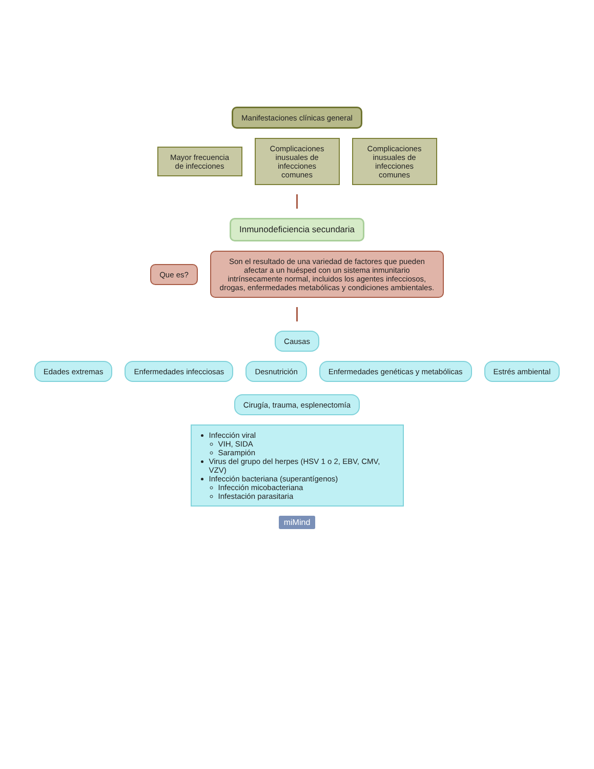Manifestaciones clínicas general
Mayor frecuencia de infecciones
Complicaciones inusuales de infecciones comunes
Complicaciones inusuales de infecciones comunes
Inmunodeficiencia secundaria
Que es?
Son el resultado de una variedad de factores que pueden afectar a un huésped con un sistema inmunitario intrínsecamente normal, incluidos los agentes infecciosos, drogas, enfermedades metabólicas y condiciones ambientales.
Causas
Edades extremas
Enfermedades infecciosas
Desnutrición
Enfermedades genéticas y metabólicas
Estrés ambiental
Cirugía, trauma, esplenectomía
Infección viral
VIH, SIDA
Sarampión
Virus del grupo del herpes (HSV 1 o 2, EBV, CMV, VZV)
Infección bacteriana (superantígenos)
Infección micobacteriana
Infestación parasitaria
miMind